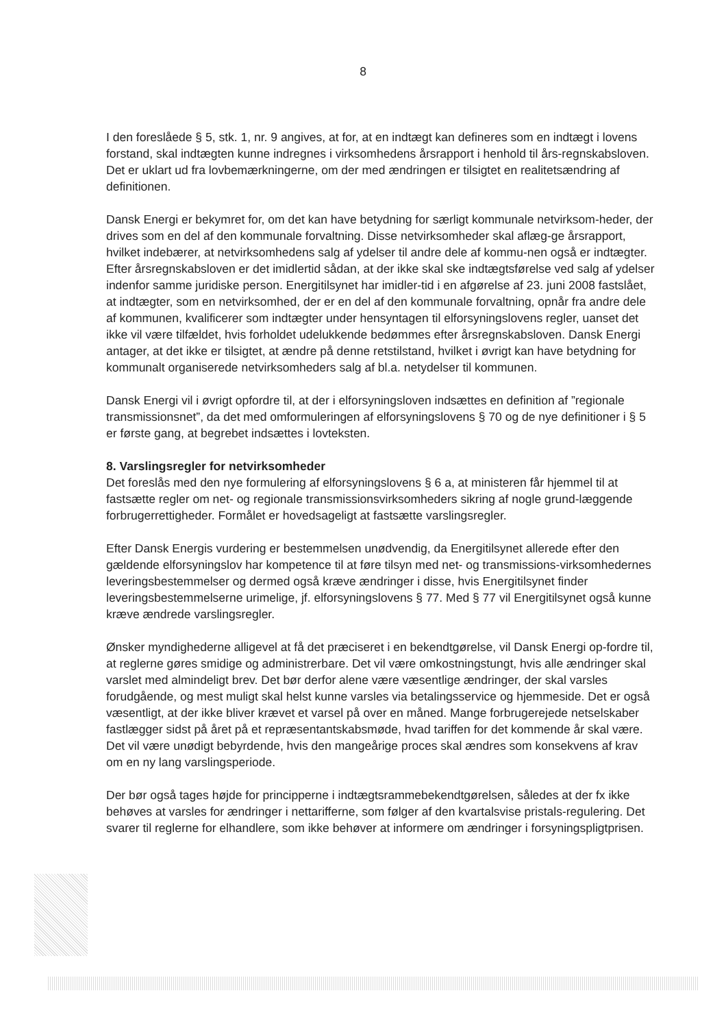8
I den foreslåede § 5, stk. 1, nr. 9 angives, at for, at en indtægt kan defineres som en indtægt i lovens forstand, skal indtægten kunne indregnes i virksomhedens årsrapport i henhold til års-regnskabsloven. Det er uklart ud fra lovbemærkningerne, om der med ændringen er tilsigtet en realitetsændring af definitionen.
Dansk Energi er bekymret for, om det kan have betydning for særligt kommunale netvirksom-heder, der drives som en del af den kommunale forvaltning. Disse netvirksomheder skal aflæg-ge årsrapport, hvilket indebærer, at netvirksomhedens salg af ydelser til andre dele af kommu-nen også er indtægter. Efter årsregnskabsloven er det imidlertid sådan, at der ikke skal ske indtægtsførelse ved salg af ydelser indenfor samme juridiske person. Energitilsynet har imidler-tid i en afgørelse af 23. juni 2008 fastslået, at indtægter, som en netvirksomhed, der er en del af den kommunale forvaltning, opnår fra andre dele af kommunen, kvalificerer som indtægter under hensyntagen til elforsyningslovens regler, uanset det ikke vil være tilfældet, hvis forholdet udelukkende bedømmes efter årsregnskabsloven. Dansk Energi antager, at det ikke er tilsigtet, at ændre på denne retstilstand, hvilket i øvrigt kan have betydning for kommunalt organiserede netvirksomheders salg af bl.a. netydelser til kommunen.
Dansk Energi vil i øvrigt opfordre til, at der i elforsyningsloven indsættes en definition af ”regionale transmissionsnet”, da det med omformuleringen af elforsyningslovens § 70 og de nye definitioner i § 5 er første gang, at begrebet indsættes i lovteksten.
8. Varslingsregler for netvirksomheder
Det foreslås med den nye formulering af elforsyningslovens § 6 a, at ministeren får hjemmel til at fastsætte regler om net- og regionale transmissionsvirksomheders sikring af nogle grund-læggende forbrugerrettigheder. Formålet er hovedsageligt at fastsætte varslingsregler.
Efter Dansk Energis vurdering er bestemmelsen unødvendig, da Energitilsynet allerede efter den gældende elforsyningslov har kompetence til at føre tilsyn med net- og transmissions-virksomhedernes leveringsbestemmelser og dermed også kræve ændringer i disse, hvis Energitilsynet finder leveringsbestemmelserne urimelige, jf. elforsyningslovens § 77. Med § 77 vil Energitilsynet også kunne kræve ændrede varslingsregler.
Ønsker myndighederne alligevel at få det præciseret i en bekendtgørelse, vil Dansk Energi op-fordre til, at reglerne gøres smidige og administrerbare. Det vil være omkostningstungt, hvis alle ændringer skal varslet med almindeligt brev. Det bør derfor alene være væsentlige ændringer, der skal varsles forudgående, og mest muligt skal helst kunne varsles via betalingsservice og hjemmeside. Det er også væsentligt, at der ikke bliver krævet et varsel på over en måned. Mange forbrugerejede netselskaber fastlægger sidst på året på et repræsentantskabsmøde, hvad tariffen for det kommende år skal være. Det vil være unødigt bebyrdende, hvis den mangeårige proces skal ændres som konsekvens af krav om en ny lang varslingsperiode.
Der bør også tages højde for principperne i indtægtsrammebekendtgørelsen, således at der fx ikke behøves at varsles for ændringer i nettarifferne, som følger af den kvartalsvise pristals-regulering. Det svarer til reglerne for elhandlere, som ikke behøver at informere om ændringer i forsyningspligtprisen.